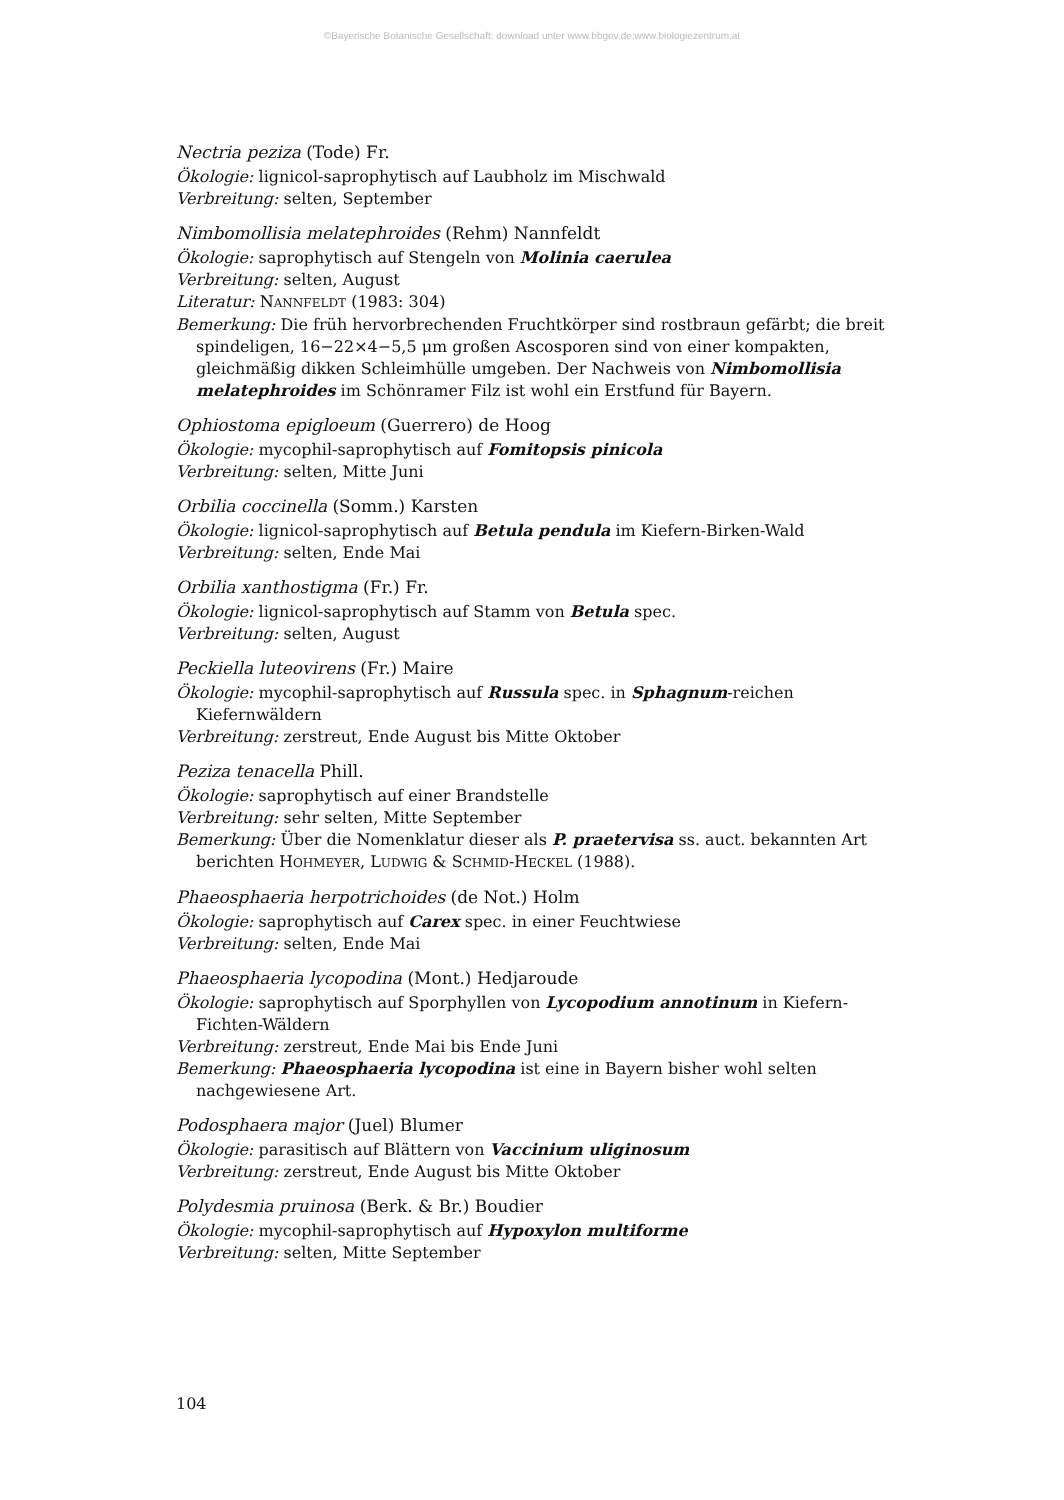©Bayerische Botanische Gesellschaft; download unter www.bbgev.de;www.biologiezentrum.at
Nectria peziza (Tode) Fr.
Ökologie: lignicol-saprophytisch auf Laubholz im Mischwald
Verbreitung: selten, September
Nimbomollisia melatephroides (Rehm) Nannfeldt
Ökologie: saprophytisch auf Stengeln von Molinia caerulea
Verbreitung: selten, August
Literatur: NANNFELDT (1983: 304)
Bemerkung: Die früh hervorbrechenden Fruchtkörper sind rostbraun gefärbt; die breit spindeligen, 16−22×4−5,5 μm großen Ascosporen sind von einer kompakten, gleichmäßig dikken Schleimhülle umgeben. Der Nachweis von Nimbomollisia melatephroides im Schönramer Filz ist wohl ein Erstfund für Bayern.
Ophiostoma epigloeum (Guerrero) de Hoog
Ökologie: mycophil-saprophytisch auf Fomitopsis pinicola
Verbreitung: selten, Mitte Juni
Orbilia coccinella (Somm.) Karsten
Ökologie: lignicol-saprophytisch auf Betula pendula im Kiefern-Birken-Wald
Verbreitung: selten, Ende Mai
Orbilia xanthostigma (Fr.) Fr.
Ökologie: lignicol-saprophytisch auf Stamm von Betula spec.
Verbreitung: selten, August
Peckiella luteovirens (Fr.) Maire
Ökologie: mycophil-saprophytisch auf Russula spec. in Sphagnum-reichen Kiefernwäldern
Verbreitung: zerstreut, Ende August bis Mitte Oktober
Peziza tenacella Phill.
Ökologie: saprophytisch auf einer Brandstelle
Verbreitung: sehr selten, Mitte September
Bemerkung: Über die Nomenklatur dieser als P. praetervisa ss. auct. bekannten Art berichten HOHMEYER, LUDWIG & SCHMID-HECKEL (1988).
Phaeosphaeria herpotrichoides (de Not.) Holm
Ökologie: saprophytisch auf Carex spec. in einer Feuchtwiese
Verbreitung: selten, Ende Mai
Phaeosphaeria lycopodina (Mont.) Hedjaroude
Ökologie: saprophytisch auf Sporphyllen von Lycopodium annotinum in Kiefern-Fichten-Wäldern
Verbreitung: zerstreut, Ende Mai bis Ende Juni
Bemerkung: Phaeosphaeria lycopodina ist eine in Bayern bisher wohl selten nachgewiesene Art.
Podosphaera major (Juel) Blumer
Ökologie: parasitisch auf Blättern von Vaccinium uliginosum
Verbreitung: zerstreut, Ende August bis Mitte Oktober
Polydesmia pruinosa (Berk. & Br.) Boudier
Ökologie: mycophil-saprophytisch auf Hypoxylon multiforme
Verbreitung: selten, Mitte September
104